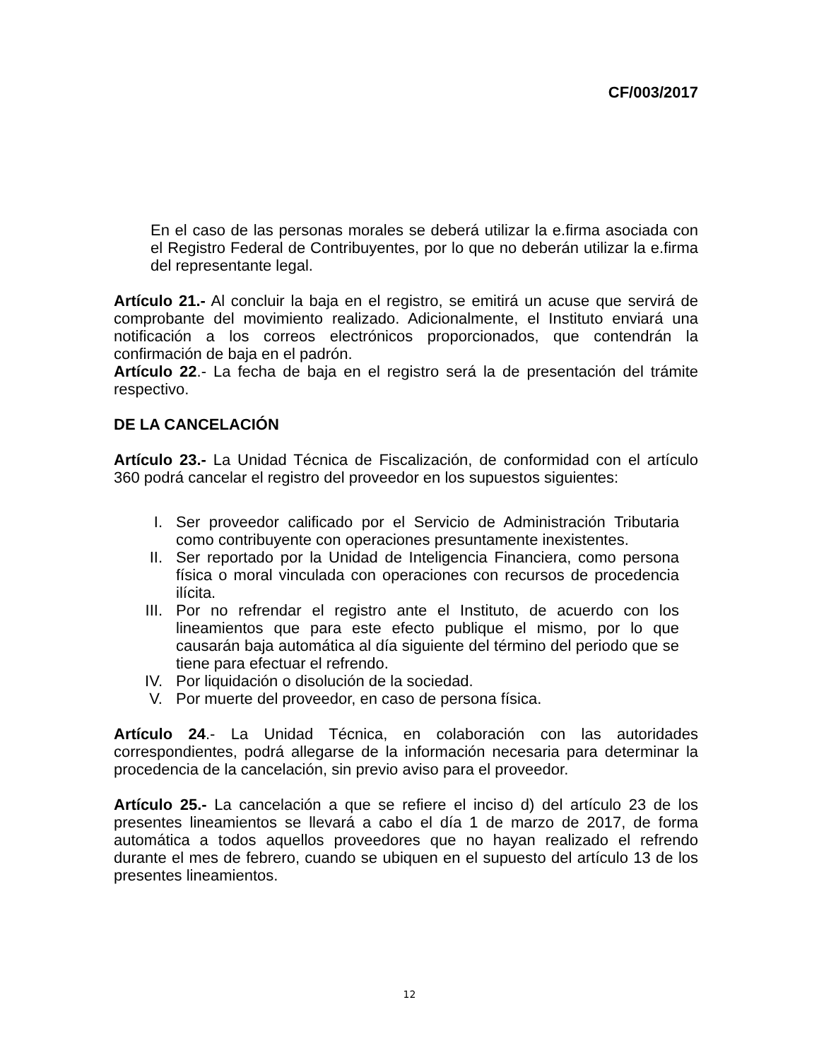CF/003/2017
En el caso de las personas morales se deberá utilizar la e.firma asociada con el Registro Federal de Contribuyentes, por lo que no deberán utilizar la e.firma del representante legal.
Artículo 21.- Al concluir la baja en el registro, se emitirá un acuse que servirá de comprobante del movimiento realizado. Adicionalmente, el Instituto enviará una notificación a los correos electrónicos proporcionados, que contendrán la confirmación de baja en el padrón.
Artículo 22.- La fecha de baja en el registro será la de presentación del trámite respectivo.
DE LA CANCELACIÓN
Artículo 23.- La Unidad Técnica de Fiscalización, de conformidad con el artículo 360 podrá cancelar el registro del proveedor en los supuestos siguientes:
I. Ser proveedor calificado por el Servicio de Administración Tributaria como contribuyente con operaciones presuntamente inexistentes.
II. Ser reportado por la Unidad de Inteligencia Financiera, como persona física o moral vinculada con operaciones con recursos de procedencia ilícita.
III. Por no refrendar el registro ante el Instituto, de acuerdo con los lineamientos que para este efecto publique el mismo, por lo que causarán baja automática al día siguiente del término del periodo que se tiene para efectuar el refrendo.
IV. Por liquidación o disolución de la sociedad.
V. Por muerte del proveedor, en caso de persona física.
Artículo 24.- La Unidad Técnica, en colaboración con las autoridades correspondientes, podrá allegarse de la información necesaria para determinar la procedencia de la cancelación, sin previo aviso para el proveedor.
Artículo 25.- La cancelación a que se refiere el inciso d) del artículo 23 de los presentes lineamientos se llevará a cabo el día 1 de marzo de 2017, de forma automática a todos aquellos proveedores que no hayan realizado el refrendo durante el mes de febrero, cuando se ubiquen en el supuesto del artículo 13 de los presentes lineamientos.
12